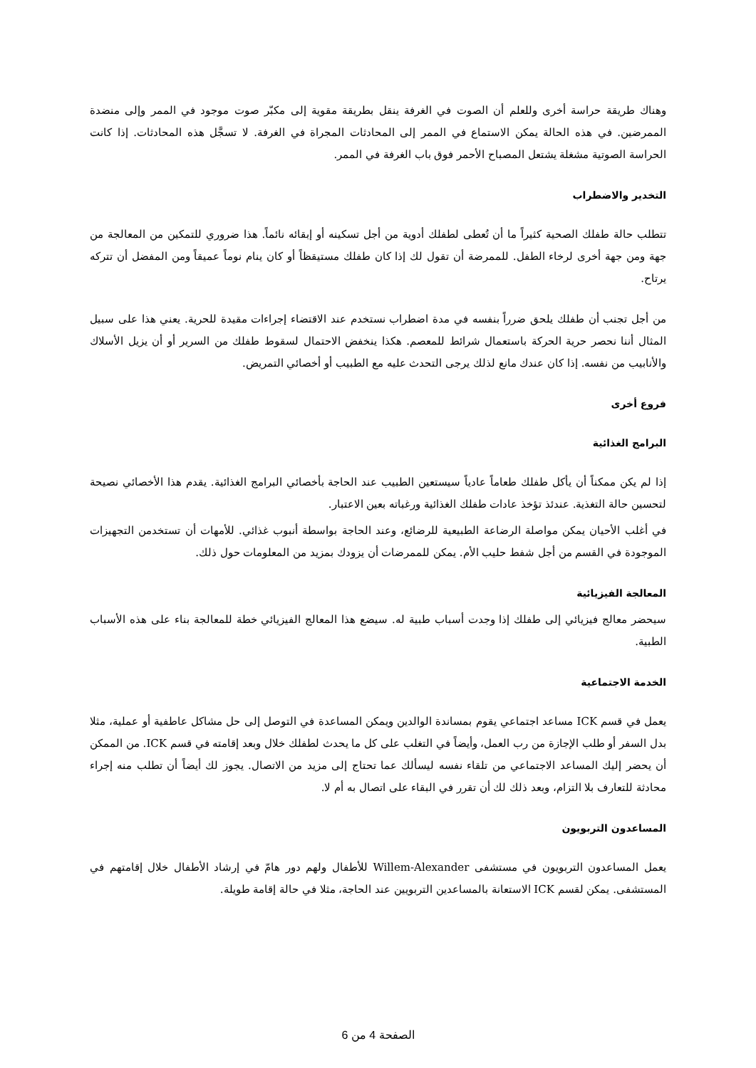وهناك طريقة حراسة أخرى وللعلم أن الصوت في الغرفة ينقل بطريقة مقوية إلى مكبّر صوت موجود في الممر وإلى منضدة الممرضين. في هذه الحالة يمكن الاستماع في الممر إلى المحادثات المجراة في الغرفة. لا تسجَّل هذه المحادثات. إذا كانت الحراسة الصوتية مشغلة يشتعل المصباح الأحمر فوق باب الغرفة في الممر.
التخدير والاضطراب
تتطلب حالة طفلك الصحية كثيراً ما أن تُعطى لطفلك أدوية من أجل تسكينه أو إبقائه نائماً. هذا ضروري للتمكين من المعالجة من جهة ومن جهة أخرى لرخاء الطفل. للممرضة أن تقول لك إذا كان طفلك مستيقظاً أو كان ينام نوماً عميقاً ومن المفضل أن تتركه يرتاح.
من أجل تجنب أن طفلك يلحق ضرراً بنفسه في مدة اضطراب نستخدم عند الاقتضاء إجراءات مقيدة للحرية. يعني هذا على سبيل المثال أننا نحصر حرية الحركة باستعمال شرائط للمعصم. هكذا ينخفض الاحتمال لسقوط طفلك من السرير أو أن يزيل الأسلاك والأنابيب من نفسه. إذا كان عندك مانع لذلك يرجى التحدث عليه مع الطبيب أو أخصائي التمريض.
فروع أخرى
البرامج الغذائية
إذا لم يكن ممكناً أن يأكل طفلك طعاماً عادياً سيستعين الطبيب عند الحاجة بأخصائي البرامج الغذائية. يقدم هذا الأخصائي نصيحة لتحسين حالة التغذية. عندئذ تؤخذ عادات طفلك الغذائية ورغباته بعين الاعتبار.
في أغلب الأحيان يمكن مواصلة الرضاعة الطبيعية للرضائع، وعند الحاجة بواسطة أنبوب غذائي. للأمهات أن تستخدمن التجهيزات الموجودة في القسم من أجل شفط حليب الأم. يمكن للممرضات أن يزودك بمزيد من المعلومات حول ذلك.
المعالجة الفيزيائية
سيحضر معالج فيزيائي إلى طفلك إذا وجدت أسباب طبية له. سيضع هذا المعالج الفيزيائي خطة للمعالجة بناء على هذه الأسباب الطبية.
الخدمة الاجتماعية
يعمل في قسم ICK مساعد اجتماعي يقوم بمساندة الوالدين ويمكن المساعدة في التوصل إلى حل مشاكل عاطفية أو عملية، مثلا بدل السفر أو طلب الإجازة من رب العمل، وأيضاً في التغلب على كل ما يحدث لطفلك خلال وبعد إقامته في قسم ICK. من الممكن أن يحضر إليك المساعد الاجتماعي من تلقاء نفسه ليسألك عما تحتاج إلى مزيد من الاتصال. يجوز لك أيضاً أن تطلب منه إجراء محادثة للتعارف بلا التزام، وبعد ذلك لك أن تقرر في البقاء على اتصال به أم لا.
المساعدون التربويون
يعمل المساعدون التربويون في مستشفى Willem-Alexander للأطفال ولهم دور هامّ في إرشاد الأطفال خلال إقامتهم في المستشفى. يمكن لقسم ICK الاستعانة بالمساعدين التربويين عند الحاجة، مثلا في حالة إقامة طويلة.
الصفحة 4 من 6